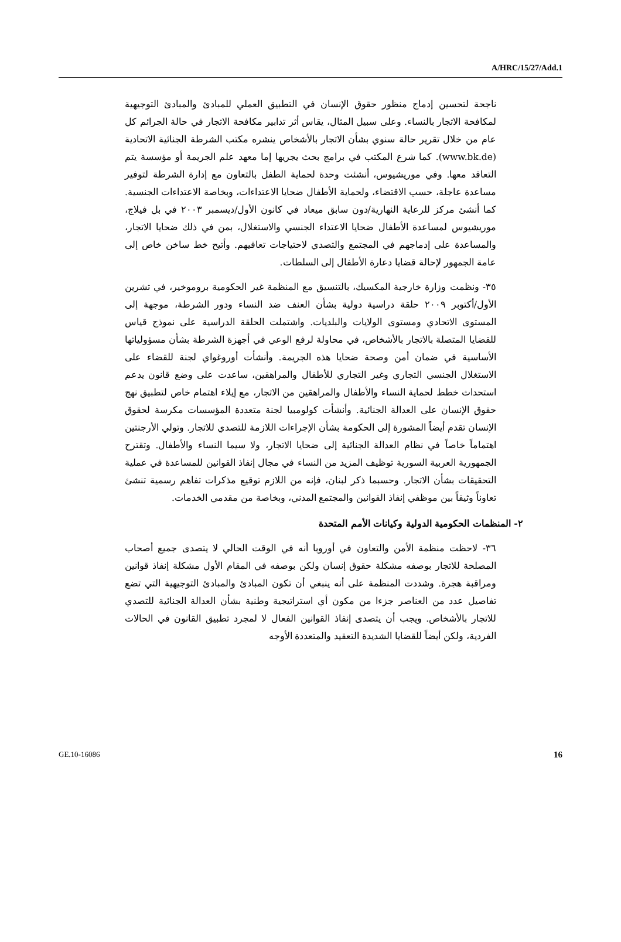A/HRC/15/27/Add.1
ناجحة لتحسين إدماج منظور حقوق الإنسان في التطبيق العملي للمبادئ والمبادئ التوجيهية لمكافحة الاتجار بالنساء. وعلى سبيل المثال، يقاس أثر تدابير مكافحة الاتجار في حالة الجرائم كل عام من خلال تقرير حالة سنوي بشأن الاتجار بالأشخاص ينشره مكتب الشرطة الجنائية الاتحادية (www.bk.de). كما شرع المكتب في برامج بحث يجريها إما معهد علم الجريمة أو مؤسسة يتم التعاقد معها. وفي موريشيوس، أنشئت وحدة لحماية الطفل بالتعاون مع إدارة الشرطة لتوفير مساعدة عاجلة، حسب الاقتضاء، ولحماية الأطفال ضحايا الاعتداءات، وبخاصة الاعتداءات الجنسية. كما أنشئ مركز للرعاية النهارية/دون سابق ميعاد في كانون الأول/ديسمبر ٢٠٠٣ في بل فيلاج، موريشيوس لمساعدة الأطفال ضحايا الاعتداء الجنسي والاستغلال، بمن في ذلك ضحايا الاتجار، والمساعدة على إدماجهم في المجتمع والتصدي لاحتياجات تعافيهم. وأتيح خط ساخن خاص إلى عامة الجمهور لإحالة قضايا دعارة الأطفال إلى السلطات.
٣٥- ونظمت وزارة خارجية المكسيك، بالتنسيق مع المنظمة غير الحكومية بروموخير، في تشرين الأول/أكتوبر ٢٠٠٩ حلقة دراسية دولية بشأن العنف ضد النساء ودور الشرطة، موجهة إلى المستوى الاتحادي ومستوى الولايات والبلديات. واشتملت الحلقة الدراسية على نموذج قياس للقضايا المتصلة بالاتجار بالأشخاص، في محاولة لرفع الوعي في أجهزة الشرطة بشأن مسؤولياتها الأساسية في ضمان أمن وصحة ضحايا هذه الجريمة. وأنشأت أوروغواي لجنة للقضاء على الاستغلال الجنسي التجاري وغير التجاري للأطفال والمراهقين، ساعدت على وضع قانون يدعم استحداث خطط لحماية النساء والأطفال والمراهقين من الاتجار، مع إيلاء اهتمام خاص لتطبيق نهج حقوق الإنسان على العدالة الجنائية. وأنشأت كولومبيا لجنة متعددة المؤسسات مكرسة لحقوق الإنسان تقدم أيضاً المشورة إلى الحكومة بشأن الإجراءات اللازمة للتصدي للاتجار. وتولي الأرجنتين اهتماماً خاصاً في نظام العدالة الجنائية إلى ضحايا الاتجار، ولا سيما النساء والأطفال. وتقترح الجمهورية العربية السورية توظيف المزيد من النساء في مجال إنفاذ القوانين للمساعدة في عملية التحقيقات بشأن الاتجار. وحسبما ذكر لبنان، فإنه من اللازم توقيع مذكرات تفاهم رسمية تنشئ تعاوناً وثيقاً بين موظفي إنفاذ القوانين والمجتمع المدني، وبخاصة من مقدمي الخدمات.
٢- المنظمات الحكومية الدولية وكيانات الأمم المتحدة
٣٦- لاحظت منظمة الأمن والتعاون في أوروبا أنه في الوقت الحالي لا يتصدى جميع أصحاب المصلحة للاتجار بوصفه مشكلة حقوق إنسان ولكن بوصفه في المقام الأول مشكلة إنفاذ قوانين ومراقبة هجرة. وشددت المنظمة على أنه ينبغي أن تكون المبادئ والمبادئ التوجيهية التي تضع تفاصيل عدد من العناصر جزءا من مكون أي استراتيجية وطنية بشأن العدالة الجنائية للتصدي للاتجار بالأشخاص. ويجب أن يتصدى إنفاذ القوانين الفعال لا لمجرد تطبيق القانون في الحالات الفردية، ولكن أيضاً للقضايا الشديدة التعقيد والمتعددة الأوجه
GE.10-16086 16